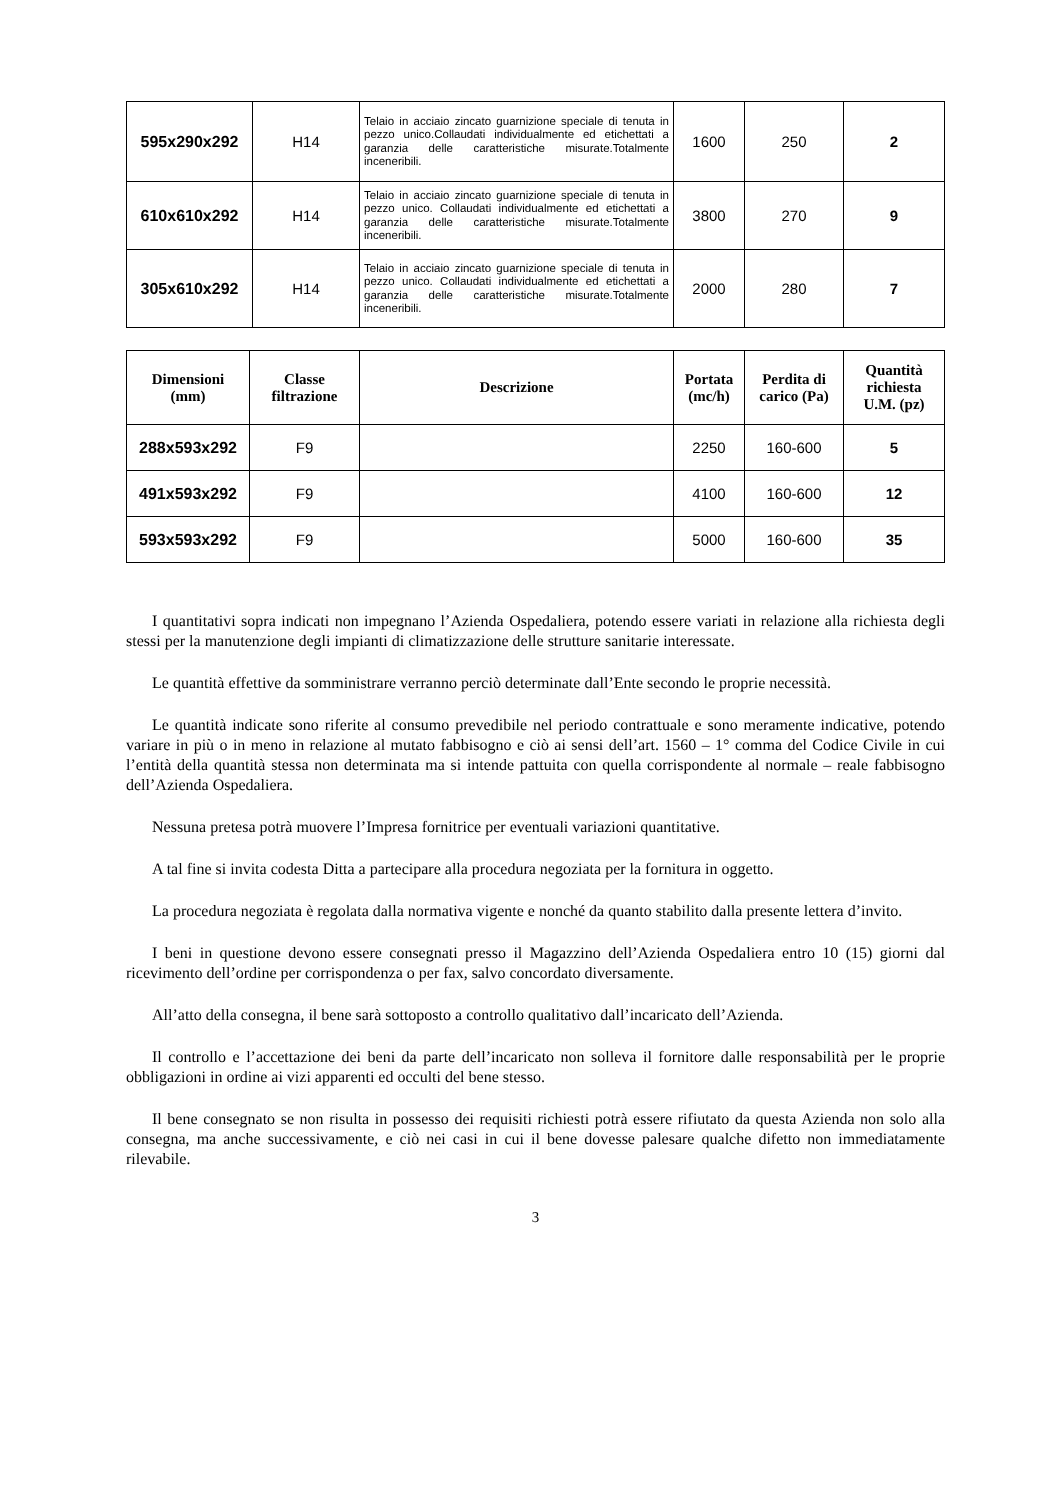| 595x290x292 | H14 | Telaio in acciaio zincato guarnizione speciale di tenuta in pezzo unico.Collaudati individualmente ed etichettati a garanzia delle caratteristiche misurate.Totalmente inceneribili. | 1600 | 250 | 2 |
| 610x610x292 | H14 | Telaio in acciaio zincato guarnizione speciale di tenuta in pezzo unico. Collaudati individualmente ed etichettati a garanzia delle caratteristiche misurate.Totalmente inceneribili. | 3800 | 270 | 9 |
| 305x610x292 | H14 | Telaio in acciaio zincato guarnizione speciale di tenuta in pezzo unico. Collaudati individualmente ed etichettati a garanzia delle caratteristiche misurate.Totalmente inceneribili. | 2000 | 280 | 7 |
| Dimensioni (mm) | Classe filtrazione | Descrizione | Portata (mc/h) | Perdita di carico (Pa) | Quantità richiesta U.M. (pz) |
| --- | --- | --- | --- | --- | --- |
| 288x593x292 | F9 | | 2250 | 160-600 | 5 |
| 491x593x292 | F9 | | 4100 | 160-600 | 12 |
| 593x593x292 | F9 | | 5000 | 160-600 | 35 |
I quantitativi sopra indicati non impegnano l’Azienda Ospedaliera, potendo essere variati in relazione alla richiesta degli stessi per la manutenzione degli impianti di climatizzazione delle strutture sanitarie interessate.
Le quantità effettive da somministrare verranno perciò determinate dall’Ente secondo le proprie necessità.
Le quantità indicate sono riferite al consumo prevedibile nel periodo contrattuale e sono meramente indicative, potendo variare in più o in meno in relazione al mutato fabbisogno e ciò ai sensi dell’art. 1560 – 1° comma del Codice Civile in cui l’entità della quantità stessa non determinata ma si intende pattuita con quella corrispondente al normale – reale fabbisogno dell’Azienda Ospedaliera.
Nessuna pretesa potrà muovere l’Impresa fornitrice per eventuali variazioni quantitative.
A tal fine si invita codesta Ditta a partecipare alla procedura negoziata per la fornitura in oggetto.
La procedura negoziata è regolata dalla normativa vigente e nonché da quanto stabilito dalla presente lettera d’invito.
I beni in questione devono essere consegnati presso il Magazzino dell’Azienda Ospedaliera entro 10 (15) giorni dal ricevimento dell’ordine per corrispondenza o per fax, salvo concordato diversamente.
All’atto della consegna, il bene sarà sottoposto a controllo qualitativo dall’incaricato dell’Azienda.
Il controllo e l’accettazione dei beni da parte dell’incaricato non solleva il fornitore dalle responsabilità per le proprie obbligazioni in ordine ai vizi apparenti ed occulti del bene stesso.
Il bene consegnato se non risulta in possesso dei requisiti richiesti potrà essere rifiutato da questa Azienda non solo alla consegna, ma anche successivamente, e ciò nei casi in cui il bene dovesse palesare qualche difetto non immediatamente rilevabile.
3